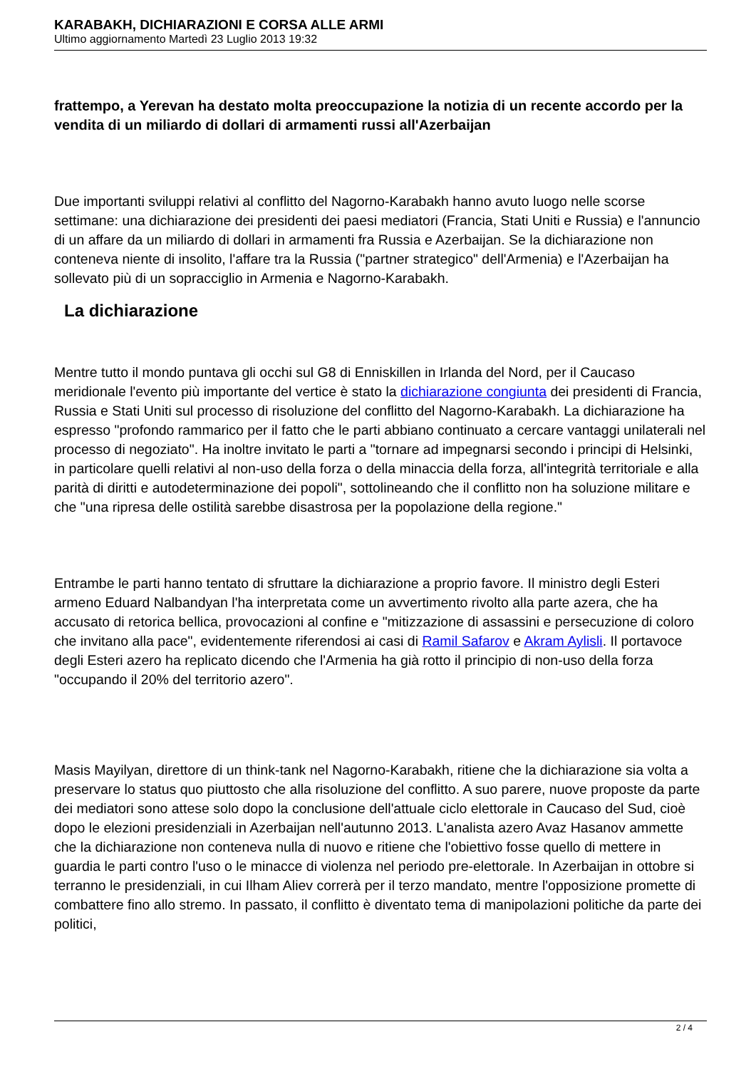KARABAKH, DICHIARAZIONI E CORSA ALLE ARMI
Ultimo aggiornamento Martedì 23 Luglio 2013 19:32
frattempo, a Yerevan ha destato molta preoccupazione la notizia di un recente accordo per la vendita di un miliardo di dollari di armamenti russi all'Azerbaijan
Due importanti sviluppi relativi al conflitto del Nagorno-Karabakh hanno avuto luogo nelle scorse settimane: una dichiarazione dei presidenti dei paesi mediatori (Francia, Stati Uniti e Russia) e l'annuncio di un affare da un miliardo di dollari in armamenti fra Russia e Azerbaijan. Se la dichiarazione non conteneva niente di insolito, l'affare tra la Russia ("partner strategico" dell'Armenia) e l'Azerbaijan ha sollevato più di un sopracciglio in Armenia e Nagorno-Karabakh.
La dichiarazione
Mentre tutto il mondo puntava gli occhi sul G8 di Enniskillen in Irlanda del Nord, per il Caucaso meridionale l'evento più importante del vertice è stato la dichiarazione congiunta dei presidenti di Francia, Russia e Stati Uniti sul processo di risoluzione del conflitto del Nagorno-Karabakh. La dichiarazione ha espresso "profondo rammarico per il fatto che le parti abbiano continuato a cercare vantaggi unilaterali nel processo di negoziato". Ha inoltre invitato le parti a "tornare ad impegnarsi secondo i principi di Helsinki, in particolare quelli relativi al non-uso della forza o della minaccia della forza, all'integrità territoriale e alla parità di diritti e autodeterminazione dei popoli", sottolineando che il conflitto non ha soluzione militare e che "una ripresa delle ostilità sarebbe disastrosa per la popolazione della regione."
Entrambe le parti hanno tentato di sfruttare la dichiarazione a proprio favore. Il ministro degli Esteri armeno Eduard Nalbandyan l'ha interpretata come un avvertimento rivolto alla parte azera, che ha accusato di retorica bellica, provocazioni al confine e "mitizzazione di assassini e persecuzione di coloro che invitano alla pace", evidentemente riferendosi ai casi di Ramil Safarov e Akram Aylisli. Il portavoce degli Esteri azero ha replicato dicendo che l'Armenia ha già rotto il principio di non-uso della forza "occupando il 20% del territorio azero".
Masis Mayilyan, direttore di un think-tank nel Nagorno-Karabakh, ritiene che la dichiarazione sia volta a preservare lo status quo piuttosto che alla risoluzione del conflitto. A suo parere, nuove proposte da parte dei mediatori sono attese solo dopo la conclusione dell'attuale ciclo elettorale in Caucaso del Sud, cioè dopo le elezioni presidenziali in Azerbaijan nell'autunno 2013. L'analista azero Avaz Hasanov ammette che la dichiarazione non conteneva nulla di nuovo e ritiene che l'obiettivo fosse quello di mettere in guardia le parti contro l'uso o le minacce di violenza nel periodo pre-elettorale. In Azerbaijan in ottobre si terranno le presidenziali, in cui Ilham Aliev correrà per il terzo mandato, mentre l'opposizione promette di combattere fino allo stremo. In passato, il conflitto è diventato tema di manipolazioni politiche da parte dei politici,
2 / 4